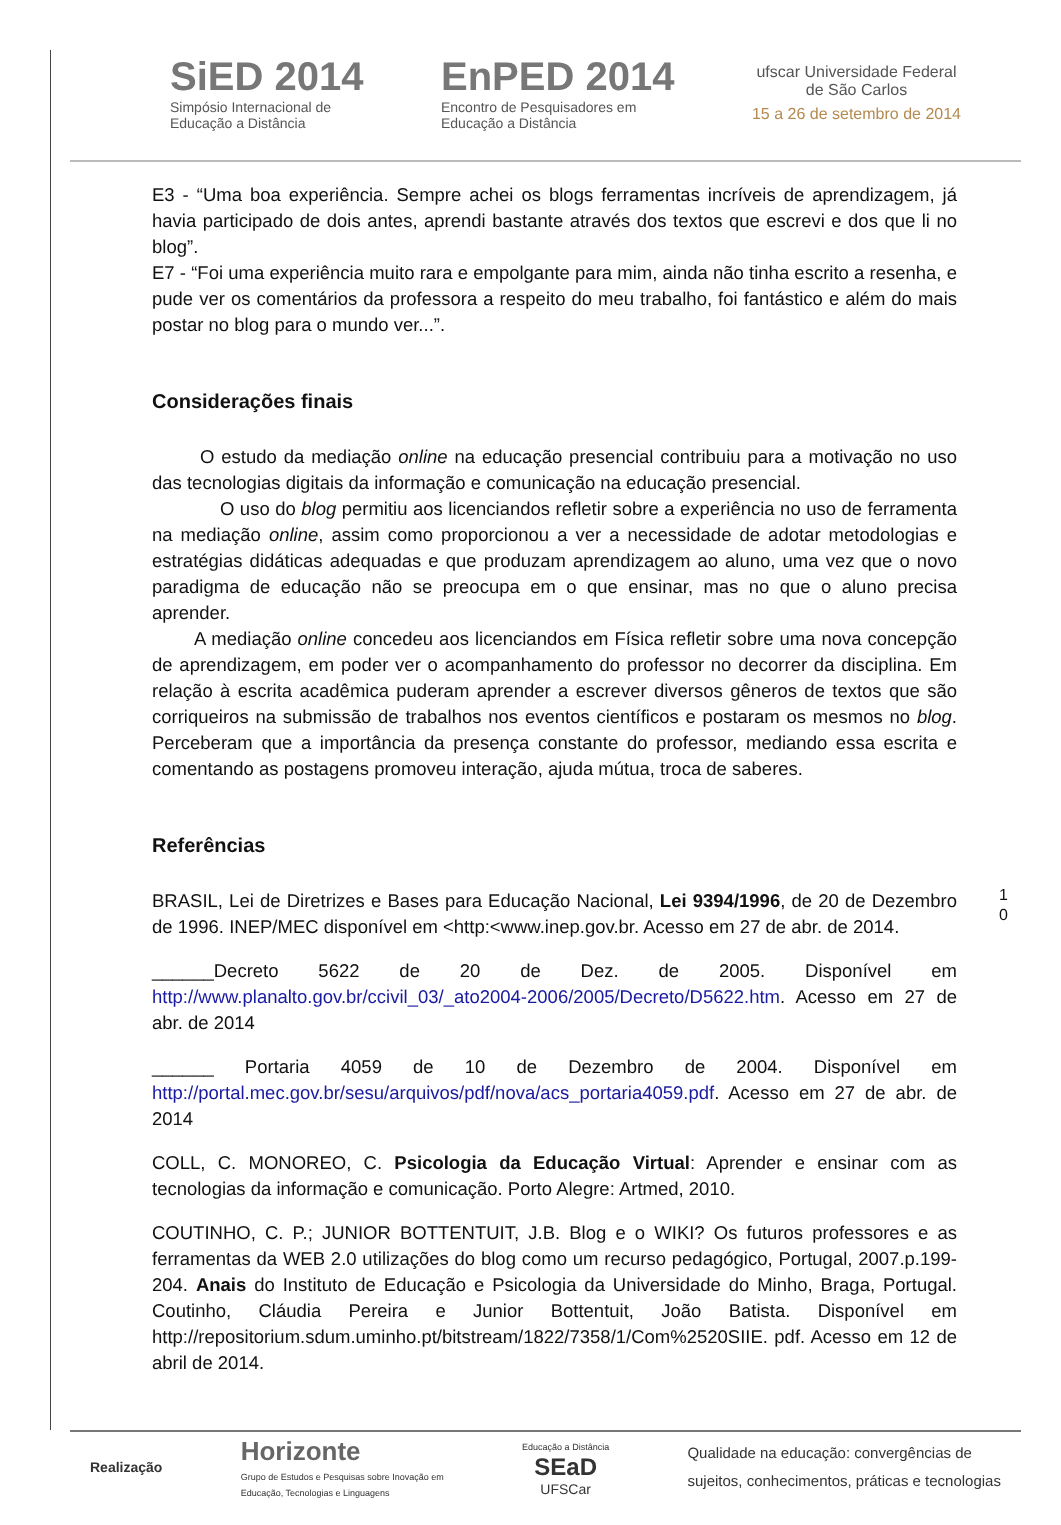SiED 2014
Simpósio Internacional de
Educação a Distância
EnPED 2014
Encontro de Pesquisadores em
Educação a Distância
ufscar Universidade Federal
de São Carlos
15 a 26 de setembro de 2014
E3 - “Uma boa experiência. Sempre achei os blogs ferramentas incríveis de aprendizagem, já havia participado de dois antes, aprendi bastante através dos textos que escrevi e dos que li no blog”.
E7 - “Foi uma experiência muito rara e empolgante para mim, ainda não tinha escrito a resenha, e pude ver os comentários da professora a respeito do meu trabalho, foi fantástico e além do mais postar no blog para o mundo ver...”.
Considerações finais
O estudo da mediação online na educação presencial contribuiu para a motivação no uso das tecnologias digitais da informação e comunicação na educação presencial.
O uso do blog permitiu aos licenciandos refletir sobre a experiência no uso de ferramenta na mediação online, assim como proporcionou a ver a necessidade de adotar metodologias e estratégias didáticas adequadas e que produzam aprendizagem ao aluno, uma vez que o novo paradigma de educação não se preocupa em o que ensinar, mas no que o aluno precisa aprender.
A mediação online concedeu aos licenciandos em Física refletir sobre uma nova concepção de aprendizagem, em poder ver o acompanhamento do professor no decorrer da disciplina. Em relação à escrita acadêmica puderam aprender a escrever diversos gêneros de textos que são corriqueiros na submissão de trabalhos nos eventos científicos e postaram os mesmos no blog. Perceberam que a importância da presença constante do professor, mediando essa escrita e comentando as postagens promoveu interação, ajuda mútua, troca de saberes.
Referências
BRASIL, Lei de Diretrizes e Bases para Educação Nacional, Lei 9394/1996, de 20 de Dezembro de 1996. INEP/MEC disponível em <http:<www.inep.gov.br. Acesso em 27 de abr. de 2014.
______Decreto 5622 de 20 de Dez. de 2005. Disponível em http://www.planalto.gov.br/ccivil_03/_ato2004-2006/2005/Decreto/D5622.htm. Acesso em 27 de abr. de 2014
______ Portaria 4059 de 10 de Dezembro de 2004. Disponível em http://portal.mec.gov.br/sesu/arquivos/pdf/nova/acs_portaria4059.pdf. Acesso em 27 de abr. de 2014
COLL, C. MONOREO, C. Psicologia da Educação Virtual: Aprender e ensinar com as tecnologias da informação e comunicação. Porto Alegre: Artmed, 2010.
COUTINHO, C. P.; JUNIOR BOTTENTUIT, J.B. Blog e o WIKI? Os futuros professores e as ferramentas da WEB 2.0 utilizações do blog como um recurso pedagógico, Portugal, 2007.p.199-204. Anais do Instituto de Educação e Psicologia da Universidade do Minho, Braga, Portugal. Coutinho, Cláudia Pereira e Junior Bottentuit, João Batista. Disponível em http://repositorium.sdum.uminho.pt/bitstream/1822/7358/1/Com%2520SIIE. pdf. Acesso em 12 de abril de 2014.
1 0
Realização
Horizonte
Grupo de Estudos e Pesquisas sobre Inovação em
Educação, Tecnologias e Linguagens
Educação a Distância
SEaD
UFSCar
Qualidade na educação: convergências de
sujeitos, conhecimentos, práticas e tecnologias